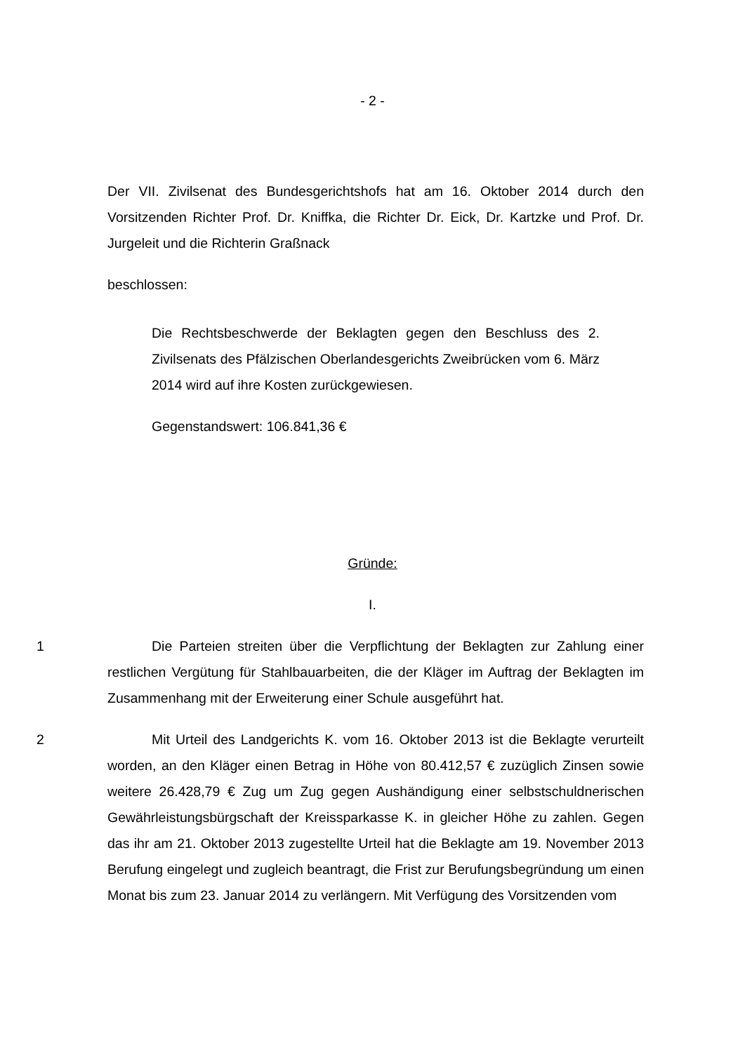- 2 -
Der VII. Zivilsenat des Bundesgerichtshofs hat am 16. Oktober 2014 durch den Vorsitzenden Richter Prof. Dr. Kniffka, die Richter Dr. Eick, Dr. Kartzke und Prof. Dr. Jurgeleit und die Richterin Graßnack
beschlossen:
Die Rechtsbeschwerde der Beklagten gegen den Beschluss des 2. Zivilsenats des Pfälzischen Oberlandesgerichts Zweibrücken vom 6. März 2014 wird auf ihre Kosten zurückgewiesen.
Gegenstandswert: 106.841,36 €
Gründe:
I.
1 Die Parteien streiten über die Verpflichtung der Beklagten zur Zahlung einer restlichen Vergütung für Stahlbauarbeiten, die der Kläger im Auftrag der Beklagten im Zusammenhang mit der Erweiterung einer Schule ausgeführt hat.
2 Mit Urteil des Landgerichts K. vom 16. Oktober 2013 ist die Beklagte verurteilt worden, an den Kläger einen Betrag in Höhe von 80.412,57 € zuzüglich Zinsen sowie weitere 26.428,79 € Zug um Zug gegen Aushändigung einer selbstschuldnerischen Gewährleistungsbürgschaft der Kreissparkasse K. in gleicher Höhe zu zahlen. Gegen das ihr am 21. Oktober 2013 zugestellte Urteil hat die Beklagte am 19. November 2013 Berufung eingelegt und zugleich beantragt, die Frist zur Berufungsbegründung um einen Monat bis zum 23. Januar 2014 zu verlängern. Mit Verfügung des Vorsitzenden vom